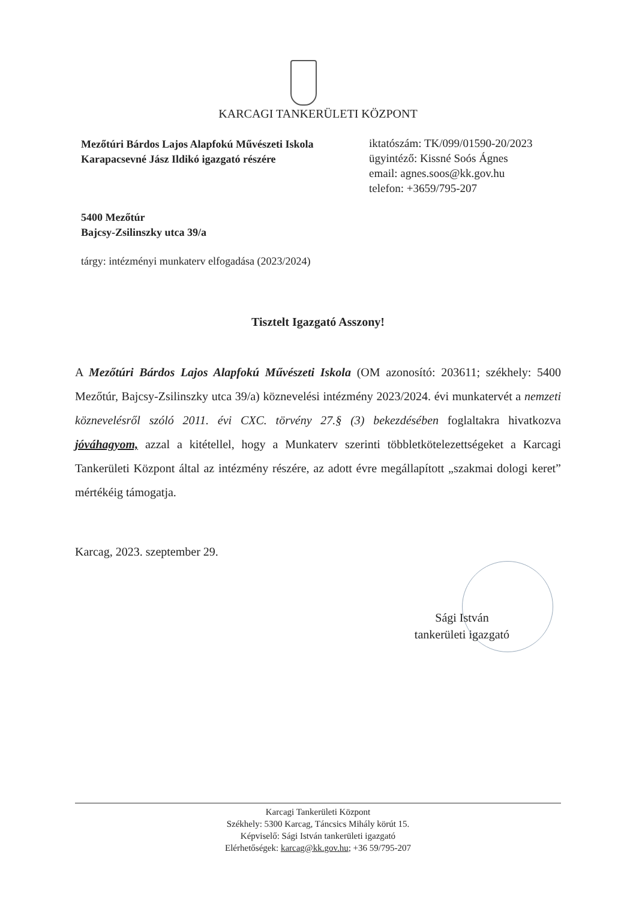KARCAGI TANKERÜLETI KÖZPONT
Mezőtúri Bárdos Lajos Alapfokú Művészeti Iskola
Karapacsevné Jász Ildikó igazgató részére
iktatószám: TK/099/01590-20/2023
ügyintéző: Kissné Soós Ágnes
email: agnes.soos@kk.gov.hu
telefon: +3659/795-207
5400 Mezőtúr
Bajcsy-Zsilinszky utca 39/a
tárgy: intézményi munkaterv elfogadása (2023/2024)
Tisztelt Igazgató Asszony!
A Mezőtúri Bárdos Lajos Alapfokú Művészeti Iskola (OM azonosító: 203611; székhely: 5400 Mezőtúr, Bajcsy-Zsilinszky utca 39/a) köznevelési intézmény 2023/2024. évi munkatervét a nemzeti köznevelésről szóló 2011. évi CXC. törvény 27.§ (3) bekezdésében foglaltakra hivatkozva jóváhagyom, azzal a kitétellel, hogy a Munkaterv szerinti többletkötelezettségeket a Karcagi Tankerületi Központ által az intézmény részére, az adott évre megállapított „szakmai dologi keret” mértékéig támogatja.
Karcag, 2023. szeptember 29.
Sági István
tankerületi igazgató
Karcagi Tankerületi Központ
Székhely: 5300 Karcag, Táncsics Mihály körút 15.
Képviselő: Sági István tankerületi igazgató
Elérhetőségek: karcag@kk.gov.hu; +36 59/795-207